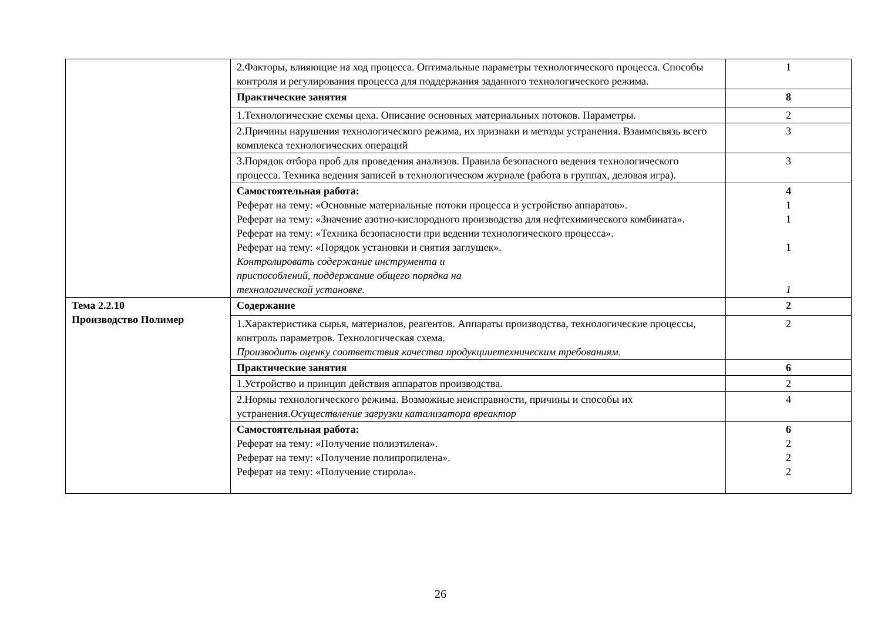| | 2.Факторы, влияющие на ход процесса. Оптимальные параметры технологического процесса. Способы контроля и регулирования процесса для поддержания заданного технологического режима. | 1 |
| | Практические занятия | 8 |
| | 1.Технологические схемы цеха. Описание основных материальных потоков. Параметры. | 2 |
| | 2.Причины нарушения технологического режима, их признаки и методы устранения. Взаимосвязь всего комплекса технологических операций | 3 |
| | 3.Порядок отбора проб для проведения анализов. Правила безопасного ведения технологического процесса. Техника ведения записей в технологическом журнале (работа в группах, деловая игра). | 3 |
| | Самостоятельная работа: Реферат на тему: «Основные материальные потоки процесса и устройство аппаратов». Реферат на тему: «Значение азотно-кислородного производства для нефтехимического комбината». Реферат на тему: «Техника безопасности при ведении технологического процесса». Реферат на тему: «Порядок установки и снятия заглушек». Контролировать содержание инструмента и приспособлений, поддержание общего порядка на технологической установке. | 4 1 1 1 1 |
| Тема 2.2.10 Производство Полимер | Содержание | 2 |
| | 1.Характеристика сырья, материалов, реагентов. Аппараты производства, технологические процессы, контроль параметров. Технологическая схема. Производить оценку соответствия качества продукцииетехническим требованиям. | 2 |
| | Практические занятия | 6 |
| | 1.Устройство и принцип действия аппаратов производства. | 2 |
| | 2.Нормы технологического режима. Возможные неисправности, причины и способы их устранения. Осуществление загрузки катализатора вреактор | 4 |
| | Самостоятельная работа: Реферат на тему: «Получение полиэтилена». Реферат на тему: «Получение полипропилена». Реферат на тему: «Получение стирола». | 6 2 2 2 |
26